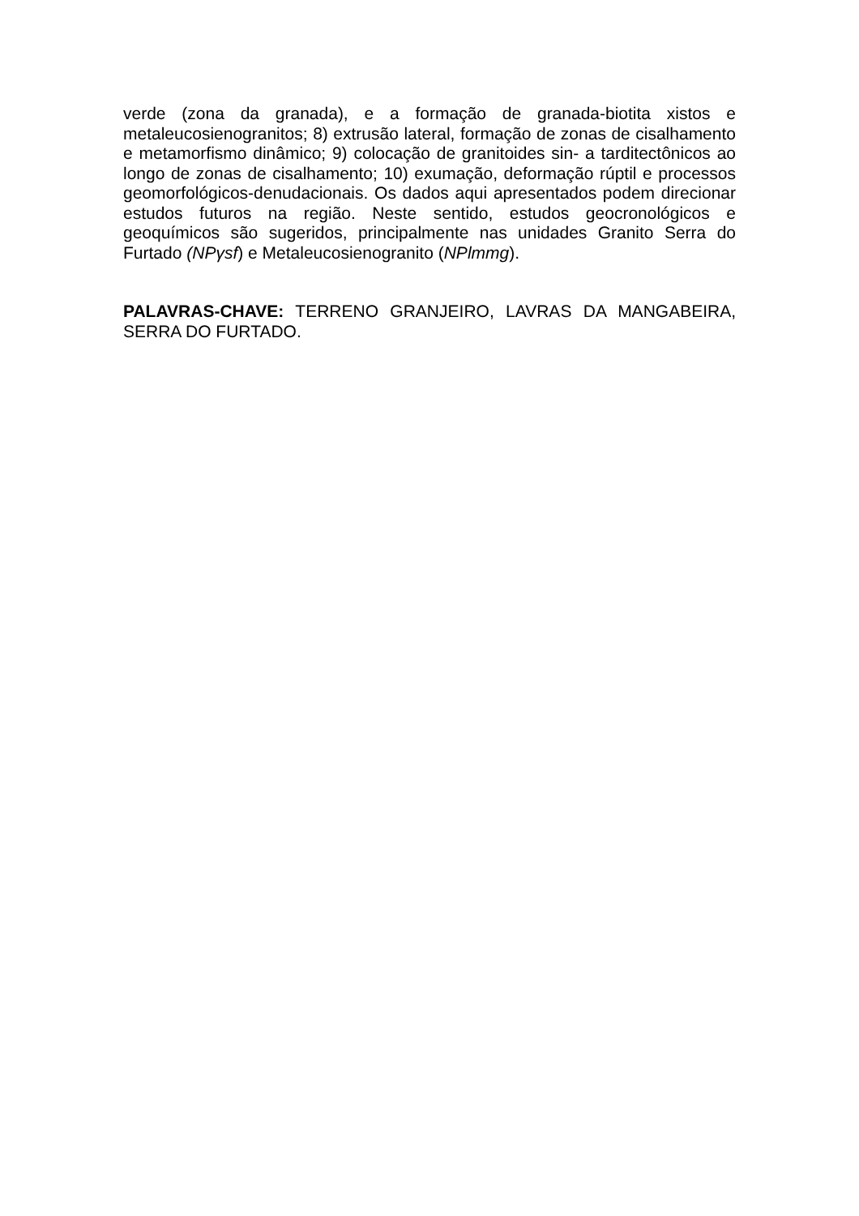verde (zona da granada), e a formação de granada-biotita xistos e metaleucosienogranitos; 8) extrusão lateral, formação de zonas de cisalhamento e metamorfismo dinâmico; 9) colocação de granitoides sin- a tarditectônicos ao longo de zonas de cisalhamento; 10) exumação, deformação rúptil e processos geomorfológicos-denudacionais. Os dados aqui apresentados podem direcionar estudos futuros na região. Neste sentido, estudos geocronológicos e geoquímicos são sugeridos, principalmente nas unidades Granito Serra do Furtado (NPγsf) e Metaleucosienogranito (NPlmmg).
PALAVRAS-CHAVE: TERRENO GRANJEIRO, LAVRAS DA MANGABEIRA, SERRA DO FURTADO.